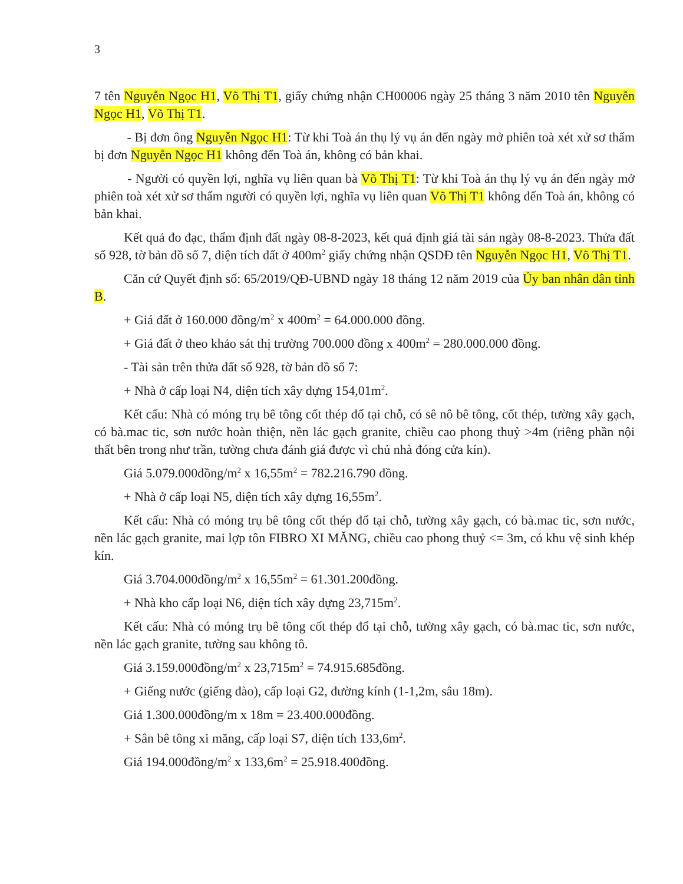3
7 tên Nguyễn Ngọc H1, Võ Thị T1, giấy chứng nhận CH00006 ngày 25 tháng 3 năm 2010 tên Nguyễn Ngọc H1, Võ Thị T1.
- Bị đơn ông Nguyễn Ngọc H1: Từ khi Toà án thụ lý vụ án đến ngày mở phiên toà xét xử sơ thẩm bị đơn Nguyễn Ngọc H1 không đến Toà án, không có bản khai.
- Người có quyền lợi, nghĩa vụ liên quan bà Võ Thị T1: Từ khi Toà án thụ lý vụ án đến ngày mở phiên toà xét xử sơ thẩm người có quyền lợi, nghĩa vụ liên quan Võ Thị T1 không đến Toà án, không có bản khai.
Kết quả đo đạc, thẩm định đất ngày 08-8-2023, kết quả định giá tài sản ngày 08-8-2023. Thửa đất số 928, tờ bản đồ số 7, diện tích đất ở 400m<sup>2</sup> giấy chứng nhận QSDĐ tên Nguyễn Ngọc H1, Võ Thị T1.
Căn cứ Quyết định số: 65/2019/QĐ-UBND ngày 18 tháng 12 năm 2019 của Ủy ban nhân dân tỉnh B.
+ Giá đất ở 160.000 đồng/m<sup>2</sup> x 400m<sup>2</sup> = 64.000.000 đồng.
+ Giá đất ở theo khảo sát thị trường 700.000 đồng x 400m<sup>2</sup> = 280.000.000 đồng.
- Tài sản trên thửa đất số 928, tờ bản đồ số 7:
+ Nhà ở cấp loại N4, diện tích xây dựng 154,01m<sup>2</sup>.
Kết cấu: Nhà có móng trụ bê tông cốt thép đổ tại chỗ, có sê nô bê tông, cốt thép, tường xây gạch, có bà.mac tic, sơn nước hoàn thiện, nền lác gạch granite, chiều cao phong thuỷ >4m (riêng phần nội thất bên trong như trần, tường chưa đánh giá được vì chủ nhà đóng cửa kín).
Giá 5.079.000đồng/m<sup>2</sup> x 16,55m<sup>2</sup> = 782.216.790 đồng.
+ Nhà ở cấp loại N5, diện tích xây dựng 16,55m<sup>2</sup>.
Kết cấu: Nhà có móng trụ bê tông cốt thép đổ tại chỗ, tường xây gạch, có bà.mac tic, sơn nước, nền lác gạch granite, mai lợp tôn FIBRO XI MĂNG, chiều cao phong thuỷ <= 3m, có khu vệ sinh khép kín.
Giá 3.704.000đồng/m<sup>2</sup> x 16,55m<sup>2</sup> = 61.301.200đồng.
+ Nhà kho cấp loại N6, diện tích xây dựng 23,715m<sup>2</sup>.
Kết cấu: Nhà có móng trụ bê tông cốt thép đổ tại chỗ, tường xây gạch, có bà.mac tic, sơn nước, nền lác gạch granite, tường sau không tô.
Giá 3.159.000đồng/m<sup>2</sup> x 23,715m<sup>2</sup> = 74.915.685đồng.
+ Giếng nước (giếng đào), cấp loại G2, đường kính (1-1,2m, sâu 18m).
Giá 1.300.000đồng/m x 18m = 23.400.000đồng.
+ Sân bê tông xi măng, cấp loại S7, diện tích 133,6m<sup>2</sup>.
Giá 194.000đồng/m<sup>2</sup> x 133,6m<sup>2</sup> = 25.918.400đồng.